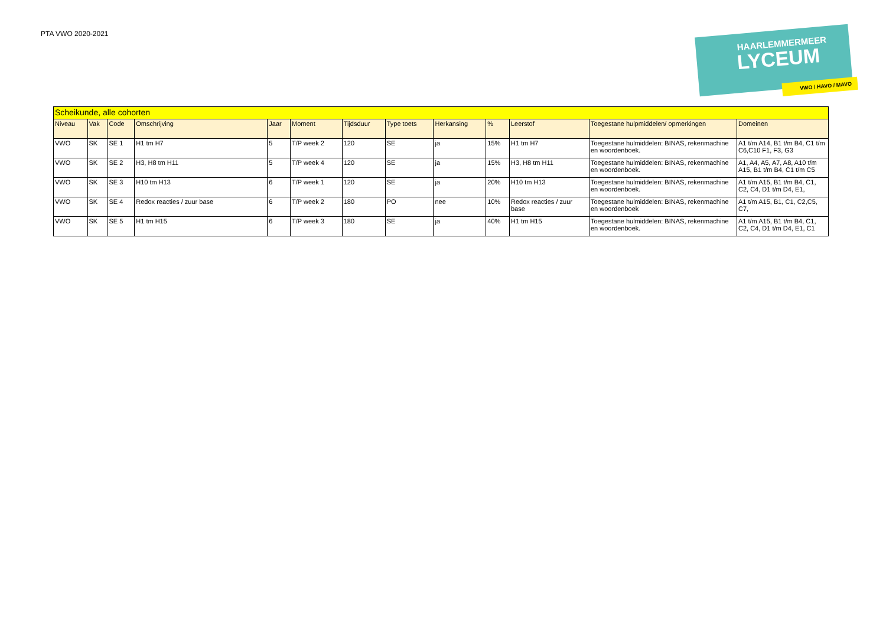PTA VWO 2020-2021
HAARLEMMERMEER
LYCEUM
VWO / HAVO / MAVO
| Scheikunde, alle cohorten | | | | | | | | | | | | |
| Niveau | Vak | Code | Omschrijving | Jaar | Moment | Tijdsduur | Type toets | Herkansing | % | Leerstof | Toegestane hulpmiddelen/ opmerkingen | Domeinen |
| VWO | SK | SE 1 | H1 tm H7 | 5 | T/P week 2 | 120 | SE | ja | 15% | H1 tm H7 | Toegestane hulmiddelen: BINAS, rekenmachine en woordenboek. | A1 t/m A14, B1 t/m B4, C1 t/m C6,C10 F1, F3, G3 |
| VWO | SK | SE 2 | H3, H8 tm H11 | 5 | T/P week 4 | 120 | SE | ja | 15% | H3, H8 tm H11 | Toegestane hulmiddelen: BINAS, rekenmachine en woordenboek. | A1, A4, A5, A7, A8, A10 t/m A15, B1 t/m B4, C1 t/m C5 |
| VWO | SK | SE 3 | H10 tm H13 | 6 | T/P week 1 | 120 | SE | ja | 20% | H10 tm H13 | Toegestane hulmiddelen: BINAS, rekenmachine en woordenboek. | A1 t/m A15, B1 t/m B4, C1, C2, C4, D1 t/m D4, E1, |
| VWO | SK | SE 4 | Redox reacties / zuur base | 6 | T/P week 2 | 180 | PO | nee | 10% | Redox reacties / zuur base | Toegestane hulmiddelen: BINAS, rekenmachine en woordenboek | A1 t/m A15, B1, C1, C2,C5, C7, |
| VWO | SK | SE 5 | H1 tm H15 | 6 | T/P week 3 | 180 | SE | ja | 40% | H1 tm H15 | Toegestane hulmiddelen: BINAS, rekenmachine en woordenboek. | A1 t/m A15, B1 t/m B4, C1, C2, C4, D1 t/m D4, E1, C1 |